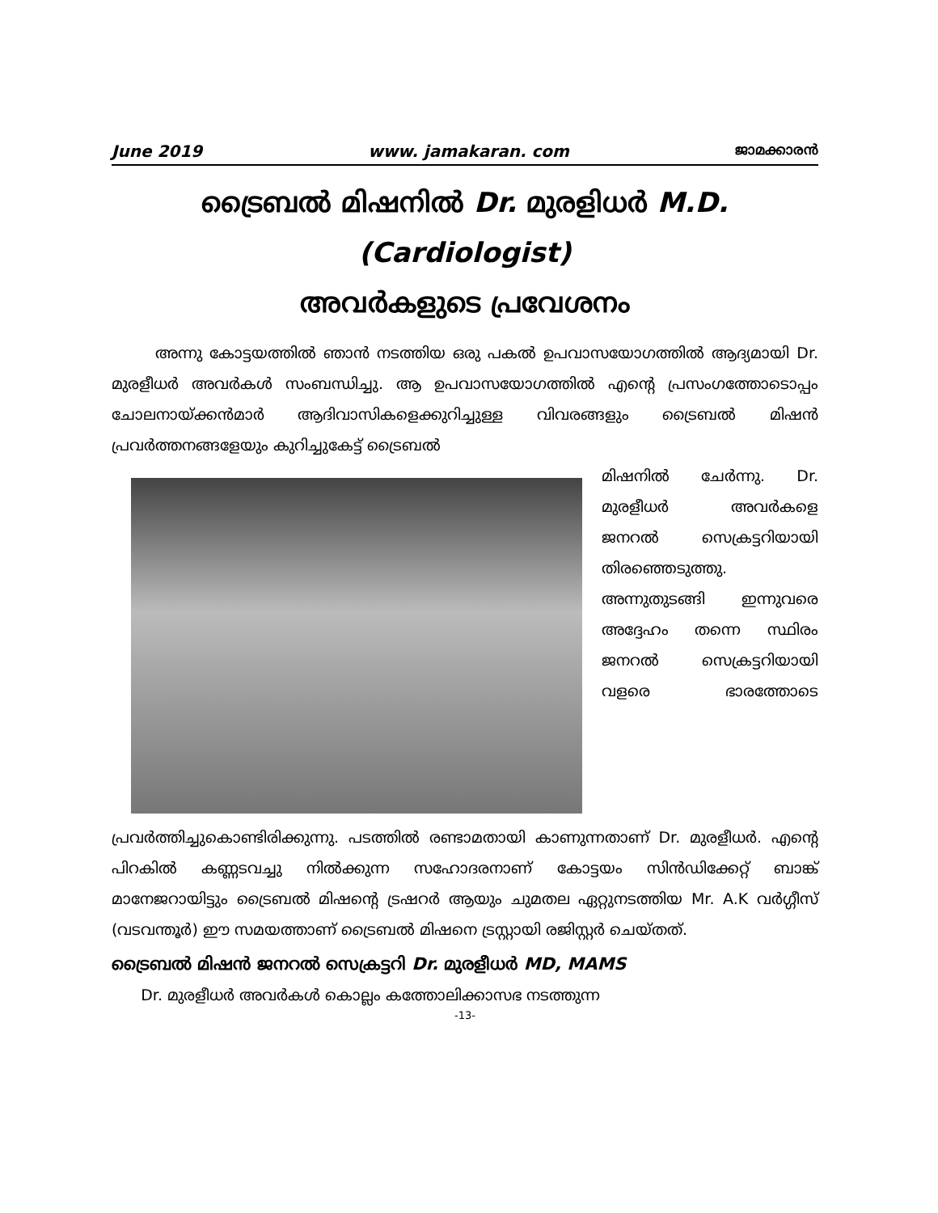June 2019 www. jamakaran. com ജാമക്കാരൻ
ട്രൈബൽ മിഷനിൽ Dr. മുരളിധർ M.D. (Cardiologist)
അവർകളുടെ പ്രവേശനം
അന്നു കോട്ടയത്തിൽ ഞാൻ നടത്തിയ ഒരു പകൽ ഉപവാസയോഗത്തിൽ ആദ്യമായി Dr. മുരളീധർ അവർകൾ സംബന്ധിച്ചു. ആ ഉപവാസയോഗത്തിൽ എന്റെ പ്രസംഗത്തോടൊപ്പം ചോലനായ്ക്കൻമാർ ആദിവാസികളെക്കുറിച്ചുള്ള വിവരങ്ങളും ട്രൈബൽ മിഷൻ പ്രവർത്തനങ്ങളേയും കുറിച്ചുകേട്ട് ട്രൈബൽ
മിഷനിൽ ചേർന്നു. Dr. മുരളീധർ അവർകളെ ജനറൽ സെക്രട്ടറിയായി തിരഞ്ഞെടുത്തു. അന്നുതുടങ്ങി ഇന്നുവരെ അദ്ദേഹം തന്നെ സ്ഥിരം ജനറൽ സെക്രട്ടറിയായി വളരെ ഭാരത്തോടെ പ്രവർത്തിച്ചുകൊണ്ടിരിക്കുന്നു. പടത്തിൽ രണ്ടാമതായി കാണുന്നതാണ് Dr. മുരളീധർ. എന്റെ പിറകിൽ കണ്ണടവച്ചു നിൽക്കുന്ന സഹോദരനാണ് കോട്ടയം സിൻഡിക്കേറ്റ് ബാങ്ക് മാനേജറായിട്ടും ട്രൈബൽ മിഷന്റെ ട്രഷറർ ആയും ചുമതല ഏറ്റുനടത്തിയ Mr. A.K വർഗ്ഗീസ് (വടവന്തൂർ) ഈ സമയത്താണ് ട്രൈബൽ മിഷനെ ട്രസ്റ്റായി രജിസ്റ്റർ ചെയ്തത്.
ട്രൈബൽ മിഷൻ ജനറൽ സെക്രട്ടറി Dr. മുരളീധർ MD, MAMS
Dr. മുരളീധർ അവർകൾ കൊല്ലം കത്തോലിക്കാസഭ നടത്തുന്ന
-13-